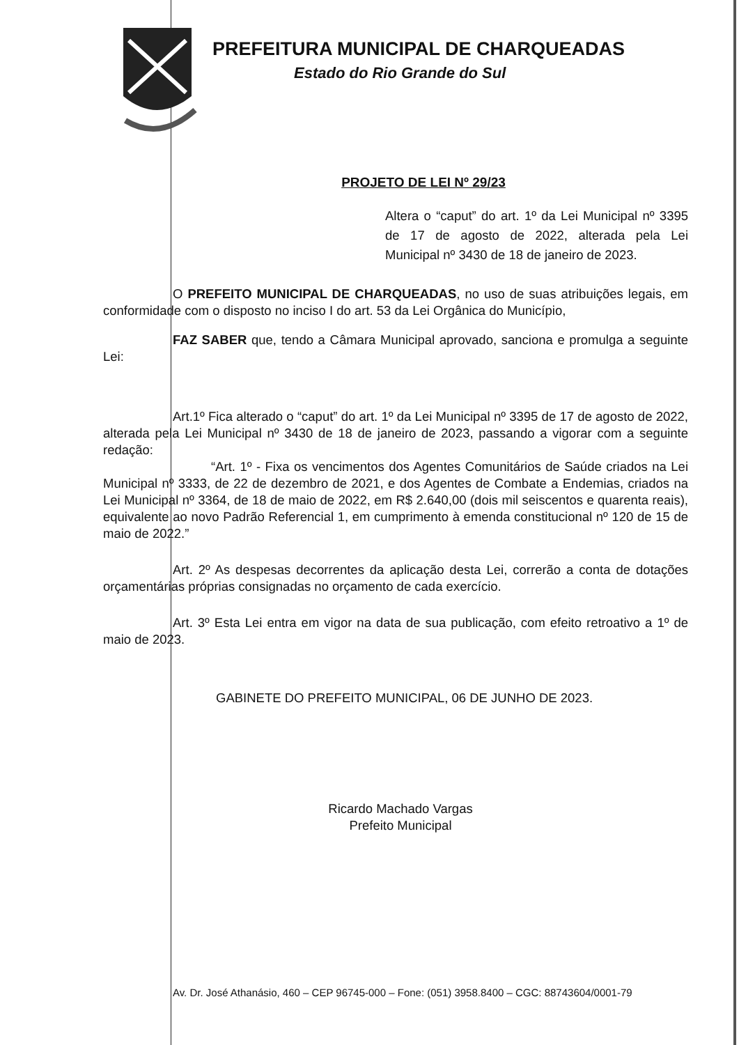PREFEITURA MUNICIPAL DE CHARQUEADAS
Estado do Rio Grande do Sul
PROJETO DE LEI Nº 29/23
Altera o “caput” do art. 1º da Lei Municipal nº 3395 de 17 de agosto de 2022, alterada pela Lei Municipal nº 3430 de 18 de janeiro de 2023.
O PREFEITO MUNICIPAL DE CHARQUEADAS, no uso de suas atribuições legais, em conformidade com o disposto no inciso I do art. 53 da Lei Orgânica do Município,
FAZ SABER que, tendo a Câmara Municipal aprovado, sanciona e promulga a seguinte Lei:
Art.1º Fica alterado o “caput” do art. 1º da Lei Municipal nº 3395 de 17 de agosto de 2022, alterada pela Lei Municipal nº 3430 de 18 de janeiro de 2023, passando a vigorar com a seguinte redação:
“Art. 1º - Fixa os vencimentos dos Agentes Comunitários de Saúde criados na Lei Municipal nº 3333, de 22 de dezembro de 2021, e dos Agentes de Combate a Endemias, criados na Lei Municipal nº 3364, de 18 de maio de 2022, em R$ 2.640,00 (dois mil seiscentos e quarenta reais), equivalente ao novo Padrão Referencial 1, em cumprimento à emenda constitucional nº 120 de 15 de maio de 2022.”
Art. 2º As despesas decorrentes da aplicação desta Lei, correrão a conta de dotações orçamentárias próprias consignadas no orçamento de cada exercício.
Art. 3º Esta Lei entra em vigor na data de sua publicação, com efeito retroativo a 1º de maio de 2023.
GABINETE DO PREFEITO MUNICIPAL, 06 DE JUNHO DE 2023.
Ricardo Machado Vargas
Prefeito Municipal
Av. Dr. José Athanásio, 460 – CEP 96745-000 – Fone: (051) 3958.8400 – CGC: 88743604/0001-79